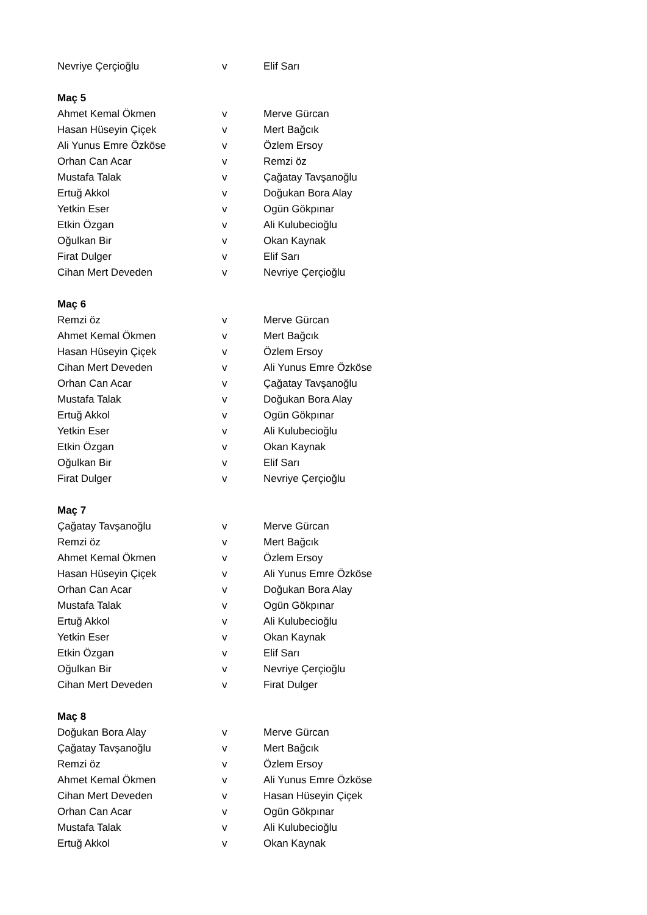| Nevriye Çerçioğlu | v | Elif Sarı |
| Maç 5 | | |
| Ahmet Kemal Ökmen | v | Merve Gürcan |
| Hasan Hüseyin Çiçek | v | Mert Bağcık |
| Ali Yunus Emre Özköse | v | Özlem Ersoy |
| Orhan Can Acar | v | Remzi öz |
| Mustafa Talak | v | Çağatay Tavşanoğlu |
| Ertuğ Akkol | v | Doğukan Bora Alay |
| Yetkin Eser | v | Ogün Gökpınar |
| Etkin Özgan | v | Ali Kulubecioğlu |
| Oğulkan Bir | v | Okan Kaynak |
| Firat Dulger | v | Elif Sarı |
| Cihan Mert Deveden | v | Nevriye Çerçioğlu |
| Maç 6 | | |
| Remzi öz | v | Merve Gürcan |
| Ahmet Kemal Ökmen | v | Mert Bağcık |
| Hasan Hüseyin Çiçek | v | Özlem Ersoy |
| Cihan Mert Deveden | v | Ali Yunus Emre Özköse |
| Orhan Can Acar | v | Çağatay Tavşanoğlu |
| Mustafa Talak | v | Doğukan Bora Alay |
| Ertuğ Akkol | v | Ogün Gökpınar |
| Yetkin Eser | v | Ali Kulubecioğlu |
| Etkin Özgan | v | Okan Kaynak |
| Oğulkan Bir | v | Elif Sarı |
| Firat Dulger | v | Nevriye Çerçioğlu |
| Maç 7 | | |
| Çağatay Tavşanoğlu | v | Merve Gürcan |
| Remzi öz | v | Mert Bağcık |
| Ahmet Kemal Ökmen | v | Özlem Ersoy |
| Hasan Hüseyin Çiçek | v | Ali Yunus Emre Özköse |
| Orhan Can Acar | v | Doğukan Bora Alay |
| Mustafa Talak | v | Ogün Gökpınar |
| Ertuğ Akkol | v | Ali Kulubecioğlu |
| Yetkin Eser | v | Okan Kaynak |
| Etkin Özgan | v | Elif Sarı |
| Oğulkan Bir | v | Nevriye Çerçioğlu |
| Cihan Mert Deveden | v | Firat Dulger |
| Maç 8 | | |
| Doğukan Bora Alay | v | Merve Gürcan |
| Çağatay Tavşanoğlu | v | Mert Bağcık |
| Remzi öz | v | Özlem Ersoy |
| Ahmet Kemal Ökmen | v | Ali Yunus Emre Özköse |
| Cihan Mert Deveden | v | Hasan Hüseyin Çiçek |
| Orhan Can Acar | v | Ogün Gökpınar |
| Mustafa Talak | v | Ali Kulubecioğlu |
| Ertuğ Akkol | v | Okan Kaynak |